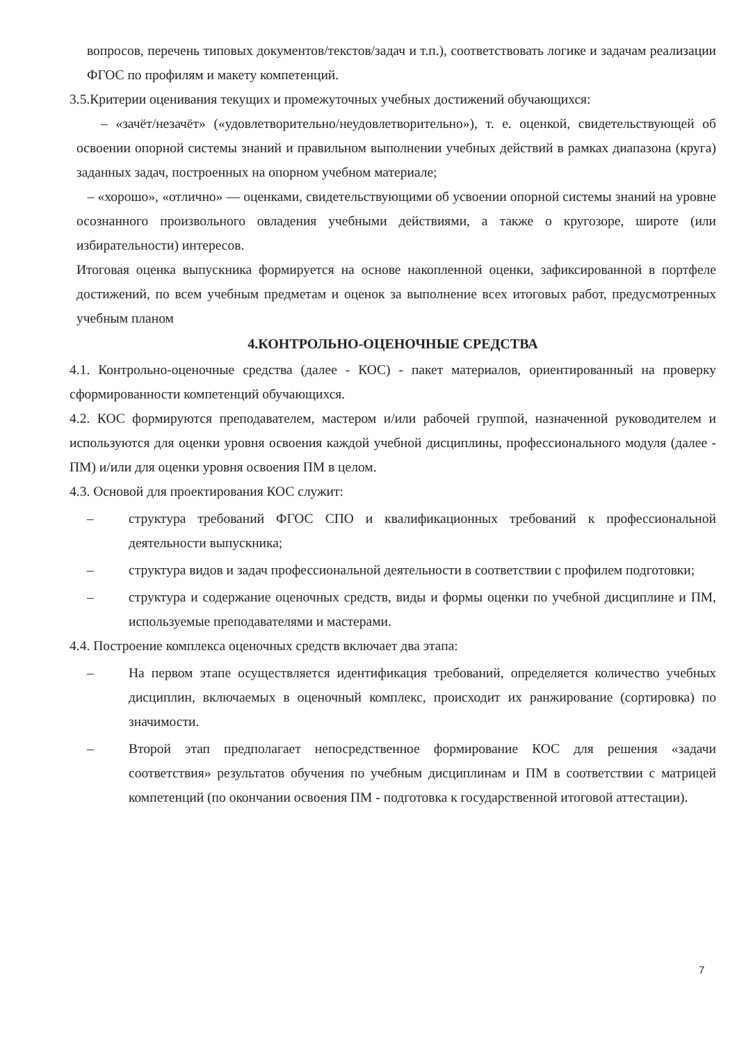вопросов, перечень типовых документов/текстов/задач и т.п.), соответствовать логике и задачам реализации ФГОС по профилям и макету компетенций.
3.5.Критерии оценивания текущих и промежуточных учебных достижений обучающихся:
– «зачёт/незачёт» («удовлетворительно/неудовлетворительно»), т. е. оценкой, свидетельствующей об освоении опорной системы знаний и правильном выполнении учебных действий в рамках диапазона (круга) заданных задач, построенных на опорном учебном материале;
– «хорошо», «отлично» — оценками, свидетельствующими об усвоении опорной системы знаний на уровне осознанного произвольного овладения учебными действиями, а также о кругозоре, широте (или избирательности) интересов.
Итоговая оценка выпускника формируется на основе накопленной оценки, зафиксированной в портфеле достижений, по всем учебным предметам и оценок за выполнение всех итоговых работ, предусмотренных учебным планом
4.КОНТРОЛЬНО-ОЦЕНОЧНЫЕ СРЕДСТВА
4.1. Контрольно-оценочные средства (далее - КОС) - пакет материалов, ориентированный на проверку сформированности компетенций обучающихся.
4.2. КОС формируются преподавателем, мастером и/или рабочей группой, назначенной руководителем и используются для оценки уровня освоения каждой учебной дисциплины, профессионального модуля (далее - ПМ) и/или для оценки уровня освоения ПМ в целом.
4.3. Основой для проектирования КОС служит:
– структура требований ФГОС СПО и квалификационных требований к профессиональной деятельности выпускника;
– структура видов и задач профессиональной деятельности в соответствии с профилем подготовки;
– структура и содержание оценочных средств, виды и формы оценки по учебной дисциплине и ПМ, используемые преподавателями и мастерами.
4.4. Построение комплекса оценочных средств включает два этапа:
– На первом этапе осуществляется идентификация требований, определяется количество учебных дисциплин, включаемых в оценочный комплекс, происходит их ранжирование (сортировка) по значимости.
– Второй этап предполагает непосредственное формирование КОС для решения «задачи соответствия» результатов обучения по учебным дисциплинам и ПМ в соответствии с матрицей компетенций (по окончании освоения ПМ - подготовка к государственной итоговой аттестации).
7